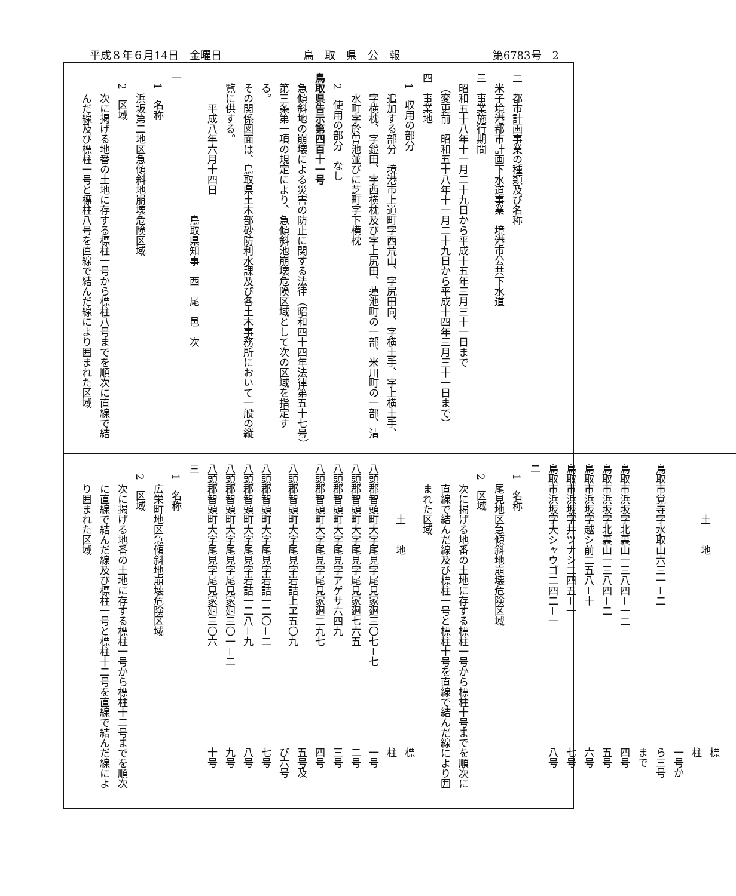平成８年６月14日　金曜日 鳥取県公報 第6783号　2
二　都市計画事業の種類及び名称
米子境港都市計画下水道事業　境港市公共下水道
三　事業施行期間
昭和五十八年十一月二十九日から平成十五年三月三十一日まで
（変更前　昭和五十八年十一月二十九日から平成十四年三月三十一日まで）
四　事業地
1　収用の部分
追加する部分　境港市上道町字西荒山、字尻田向、字横土手、字上横土手、字横枕、字鐙田、字西横枕及び字上尻田、蓮池町の一部、米川町の一部、清水町字於曽池並びに芝町字下横枕
2　使用の部分　なし
鳥取県告示第四百十一号
急傾斜地の崩壊による災害の防止に関する法律（昭和四十四年法律第五十七号）第三条第一項の規定により、急傾斜池崩壊危険区域として次の区域を指定する。
その関係図面は、鳥取県土木部砂防利水課及び各土木事務所において一般の縦覧に供する。
平成八年六月十四日
鳥取県知事　西　尾　邑　次
一
1　名称
浜坂第二地区急傾斜地崩壊危険区域
2　区域
次に掲げる地番の土地に存する標柱一号から標柱八号までを順次に直線で結んだ線及び標柱一号と標柱八号を直線で結んだ線により囲まれた区域
| 土 地 | 標 柱 |
| --- | --- |
| 鳥取市覚寺字水取山六三一－二 | 一号から三号まで |
| 鳥取市浜坂字北裏山一三八四－一二 | 四号 |
| 鳥取市浜坂字北裏山一三八四－二 | 五号 |
| 鳥取市浜坂字越シ前二五八－十 | 六号 |
| 鳥取市浜坂字井ツナシ二四五－一 | 七号 |
| 鳥取市浜坂字大シャウゴ二四二－一 | 八号 |
二
1　名称
尾見地区急傾斜地崩壊危険区域
2　区域
次に掲げる地番の土地に存する標柱一号から標柱十号までを順次に直線で結んだ線及び標柱一号と標柱十号を直線で結んだ線により囲まれた区域
| 土 地 | 標 柱 |
| --- | --- |
| 八頭郡智頭町大字尾見字尾見家廻三〇七－七 | 一号 |
| 八頭郡智頭町大字尾見字尾見家廻七六五 | 二号 |
| 八頭郡智頭町大字尾見字アゲサ六四九 | 三号 |
| 八頭郡智頭町大字尾見字尾見家廻二九七 | 四号 |
| 八頭郡智頭町大字尾見字岩詰上ヱ五〇九 | 五号及び六号 |
| 八頭郡智頭町大字尾見字岩詰一二〇－二 | 七号 |
| 八頭郡智頭町大字尾見字岩詰一二八－九 | 八号 |
| 八頭郡智頭町大字尾見字尾見家廻三〇一－二 | 九号 |
| 八頭郡智頭町大字尾見字尾見家廻三〇六 | 十号 |
三
1　名称
広栄町地区急傾斜地崩壊危険区域
2　区域
次に掲げる地番の土地に存する標柱一号から標柱十二号までを順次に直線で結んだ線及び標柱一号と標柱十二号を直線で結んだ線により囲まれた区域